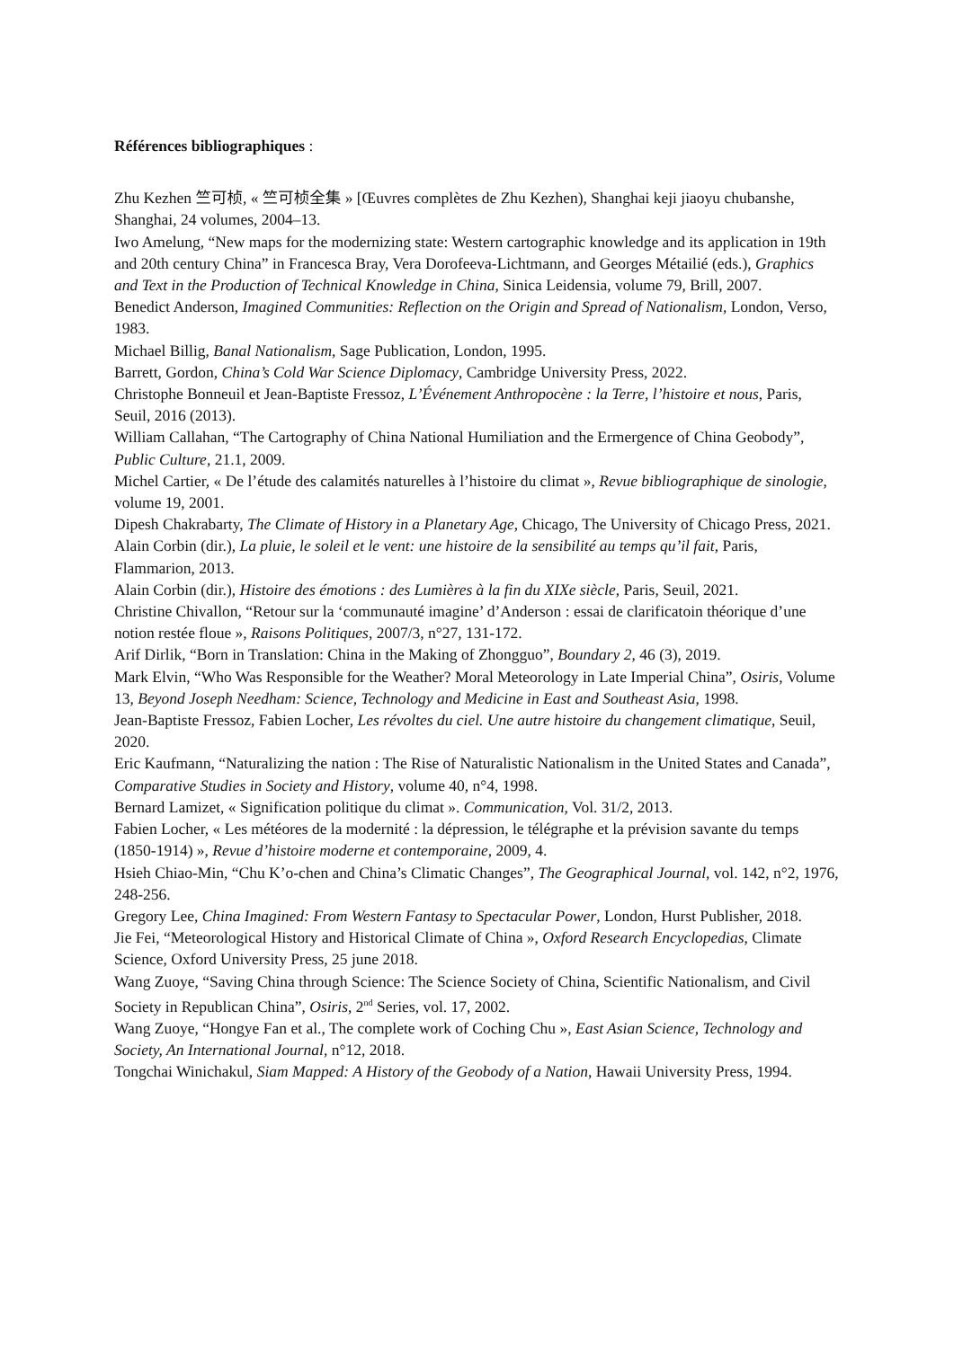Références bibliographiques :
Zhu Kezhen 竺可桢, « 竺可桢全集 » [Œuvres complètes de Zhu Kezhen), Shanghai keji jiaoyu chubanshe, Shanghai, 24 volumes, 2004–13.
Iwo Amelung, “New maps for the modernizing state: Western cartographic knowledge and its application in 19th and 20th century China” in Francesca Bray, Vera Dorofeeva-Lichtmann, and Georges Métailié (eds.), Graphics and Text in the Production of Technical Knowledge in China, Sinica Leidensia, volume 79, Brill, 2007.
Benedict Anderson, Imagined Communities: Reflection on the Origin and Spread of Nationalism, London, Verso, 1983.
Michael Billig, Banal Nationalism, Sage Publication, London, 1995.
Barrett, Gordon, China’s Cold War Science Diplomacy, Cambridge University Press, 2022.
Christophe Bonneuil et Jean-Baptiste Fressoz, L’Événement Anthropocène : la Terre, l’histoire et nous, Paris, Seuil, 2016 (2013).
William Callahan, “The Cartography of China National Humiliation and the Ermergence of China Geobody”, Public Culture, 21.1, 2009.
Michel Cartier, « De l’étude des calamités naturelles à l’histoire du climat », Revue bibliographique de sinologie, volume 19, 2001.
Dipesh Chakrabarty, The Climate of History in a Planetary Age, Chicago, The University of Chicago Press, 2021.
Alain Corbin (dir.), La pluie, le soleil et le vent: une histoire de la sensibilité au temps qu’il fait, Paris, Flammarion, 2013.
Alain Corbin (dir.), Histoire des émotions : des Lumières à la fin du XIXe siècle, Paris, Seuil, 2021.
Christine Chivallon, “Retour sur la ‘communauté imagine’ d’Anderson : essai de clarificatoin théorique d’une notion restée floue », Raisons Politiques, 2007/3, n°27, 131-172.
Arif Dirlik, “Born in Translation: China in the Making of Zhongguo”, Boundary 2, 46 (3), 2019.
Mark Elvin, “Who Was Responsible for the Weather? Moral Meteorology in Late Imperial China”, Osiris, Volume 13, Beyond Joseph Needham: Science, Technology and Medicine in East and Southeast Asia, 1998.
Jean-Baptiste Fressoz, Fabien Locher, Les révoltes du ciel. Une autre histoire du changement climatique, Seuil, 2020.
Eric Kaufmann, “Naturalizing the nation : The Rise of Naturalistic Nationalism in the United States and Canada”, Comparative Studies in Society and History, volume 40, n°4, 1998.
Bernard Lamizet, « Signification politique du climat ». Communication, Vol. 31/2, 2013.
Fabien Locher, « Les météores de la modernité : la dépression, le télégraphe et la prévision savante du temps (1850-1914) », Revue d’histoire moderne et contemporaine, 2009, 4.
Hsieh Chiao-Min, “Chu K’o-chen and China’s Climatic Changes”, The Geographical Journal, vol. 142, n°2, 1976, 248-256.
Gregory Lee, China Imagined: From Western Fantasy to Spectacular Power, London, Hurst Publisher, 2018.
Jie Fei, “Meteorological History and Historical Climate of China », Oxford Research Encyclopedias, Climate Science, Oxford University Press, 25 june 2018.
Wang Zuoye, “Saving China through Science: The Science Society of China, Scientific Nationalism, and Civil Society in Republican China”, Osiris, 2<sup>nd</sup> Series, vol. 17, 2002.
Wang Zuoye, “Hongye Fan et al., The complete work of Coching Chu », East Asian Science, Technology and Society, An International Journal, n°12, 2018.
Tongchai Winichakul, Siam Mapped: A History of the Geobody of a Nation, Hawaii University Press, 1994.